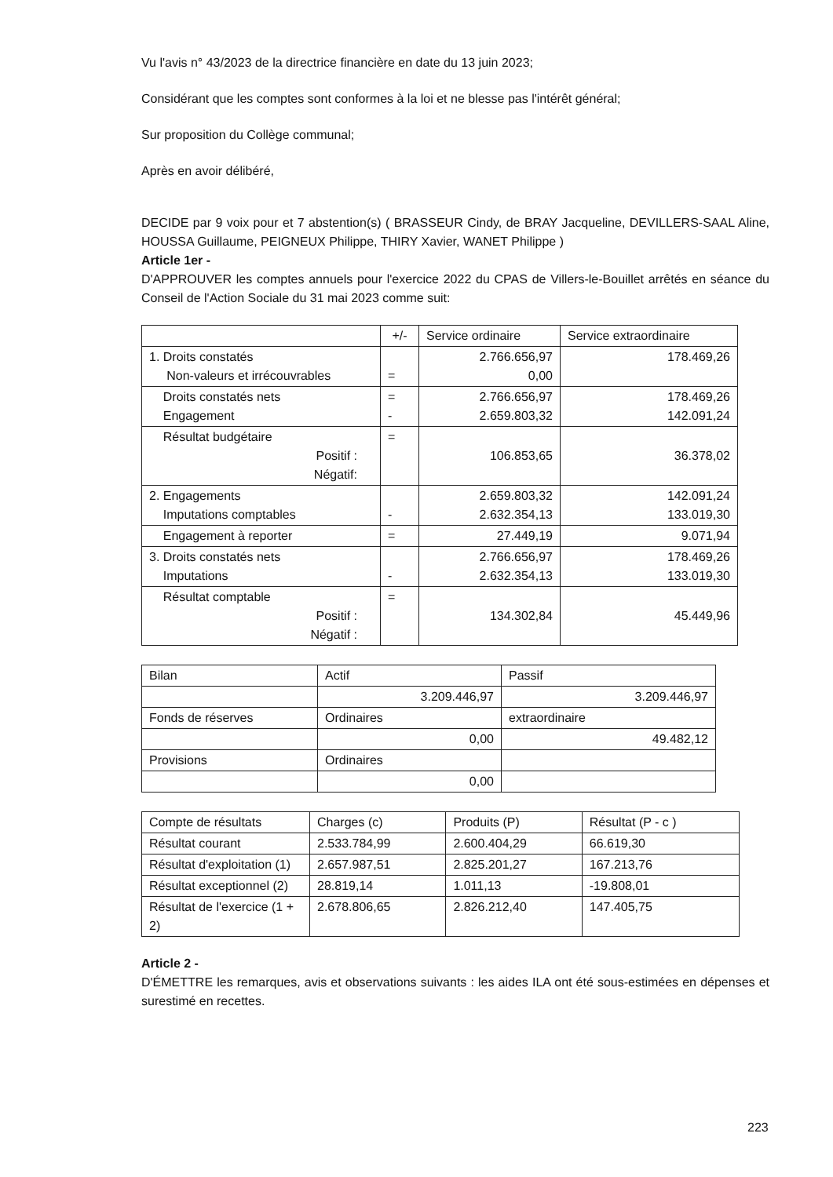Vu l'avis n° 43/2023 de la directrice financière en date du 13 juin 2023;
Considérant que les comptes sont conformes à la loi et ne blesse pas l'intérêt général;
Sur proposition du Collège communal;
Après en avoir délibéré,
DECIDE par 9 voix pour et 7 abstention(s) ( BRASSEUR Cindy, de BRAY Jacqueline, DEVILLERS-SAAL Aline, HOUSSA Guillaume, PEIGNEUX Philippe, THIRY Xavier, WANET Philippe )
Article 1er -
D'APPROUVER les comptes annuels pour l'exercice 2022 du CPAS de Villers-le-Bouillet arrêtés en séance du Conseil de l'Action Sociale du 31 mai 2023 comme suit:
| | +/- | Service ordinaire | Service extraordinaire |
| 1. Droits constatés Non-valeurs et irrécouvrables | = | 2.766.656,97 0,00 | 178.469,26 |
| Droits constatés nets Engagement | = - | 2.766.656,97 2.659.803,32 | 178.469,26 142.091,24 |
| Résultat budgétaire Positif : Négatif: | = | 106.853,65 | 36.378,02 |
| 2. Engagements Imputations comptables | - | 2.659.803,32 2.632.354,13 | 142.091,24 133.019,30 |
| Engagement à reporter | = | 27.449,19 | 9.071,94 |
| 3. Droits constatés nets Imputations | - | 2.766.656,97 2.632.354,13 | 178.469,26 133.019,30 |
| Résultat comptable Positif : Négatif : | = | 134.302,84 | 45.449,96 |
| Bilan | Actif | Passif |
| | 3.209.446,97 | 3.209.446,97 |
| Fonds de réserves | Ordinaires | extraordinaire |
| | 0,00 | 49.482,12 |
| Provisions | Ordinaires | |
| | 0,00 | |
| Compte de résultats | Charges (c) | Produits (P) | Résultat (P - c ) |
| Résultat courant | 2.533.784,99 | 2.600.404,29 | 66.619,30 |
| Résultat d'exploitation (1) | 2.657.987,51 | 2.825.201,27 | 167.213,76 |
| Résultat exceptionnel (2) | 28.819,14 | 1.011,13 | -19.808,01 |
| Résultat de l'exercice (1 + 2) | 2.678.806,65 | 2.826.212,40 | 147.405,75 |
Article 2 -
D'ÉMETTRE les remarques, avis et observations suivants : les aides ILA ont été sous-estimées en dépenses et surestimé en recettes.
223